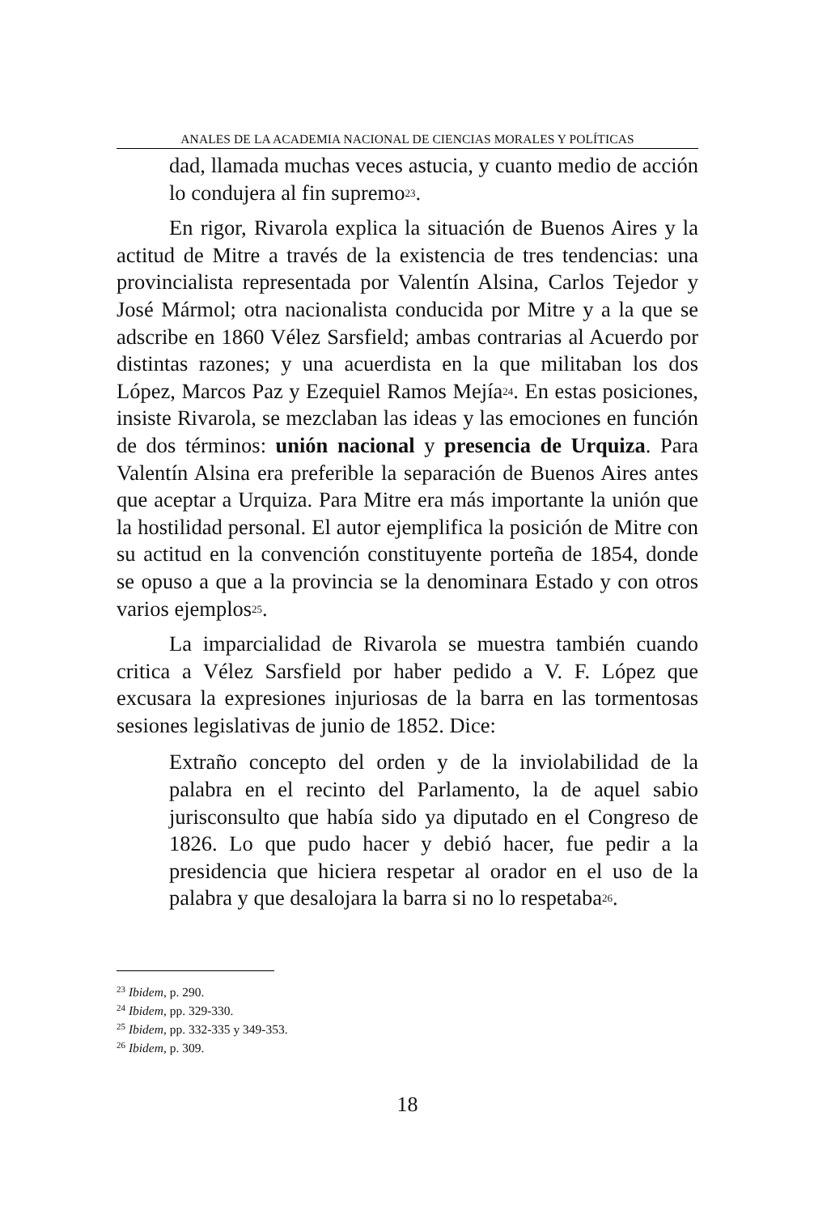ANALES DE LA ACADEMIA NACIONAL DE CIENCIAS MORALES Y POLÍTICAS
dad, llamada muchas veces astucia, y cuanto medio de acción lo condujera al fin supremo<sup>23</sup>.
En rigor, Rivarola explica la situación de Buenos Aires y la actitud de Mitre a través de la existencia de tres tendencias: una provincialista representada por Valentín Alsina, Carlos Tejedor y José Mármol; otra nacionalista conducida por Mitre y a la que se adscribe en 1860 Vélez Sarsfield; ambas contrarias al Acuerdo por distintas razones; y una acuerdista en la que militaban los dos López, Marcos Paz y Ezequiel Ramos Mejía<sup>24</sup>. En estas posiciones, insiste Rivarola, se mezclaban las ideas y las emociones en función de dos términos: unión nacional y presencia de Urquiza. Para Valentín Alsina era preferible la separación de Buenos Aires antes que aceptar a Urquiza. Para Mitre era más importante la unión que la hostilidad personal. El autor ejemplifica la posición de Mitre con su actitud en la convención constituyente porteña de 1854, donde se opuso a que a la provincia se la denominara Estado y con otros varios ejemplos<sup>25</sup>.
La imparcialidad de Rivarola se muestra también cuando critica a Vélez Sarsfield por haber pedido a V. F. López que excusara la expresiones injuriosas de la barra en las tormentosas sesiones legislativas de junio de 1852. Dice:
Extraño concepto del orden y de la inviolabilidad de la palabra en el recinto del Parlamento, la de aquel sabio jurisconsulto que había sido ya diputado en el Congreso de 1826. Lo que pudo hacer y debió hacer, fue pedir a la presidencia que hiciera respetar al orador en el uso de la palabra y que desalojara la barra si no lo respetaba<sup>26</sup>.
<sup>23</sup> Ibidem, p. 290.
<sup>24</sup> Ibidem, pp. 329-330.
<sup>25</sup> Ibidem, pp. 332-335 y 349-353.
<sup>26</sup> Ibidem, p. 309.
18